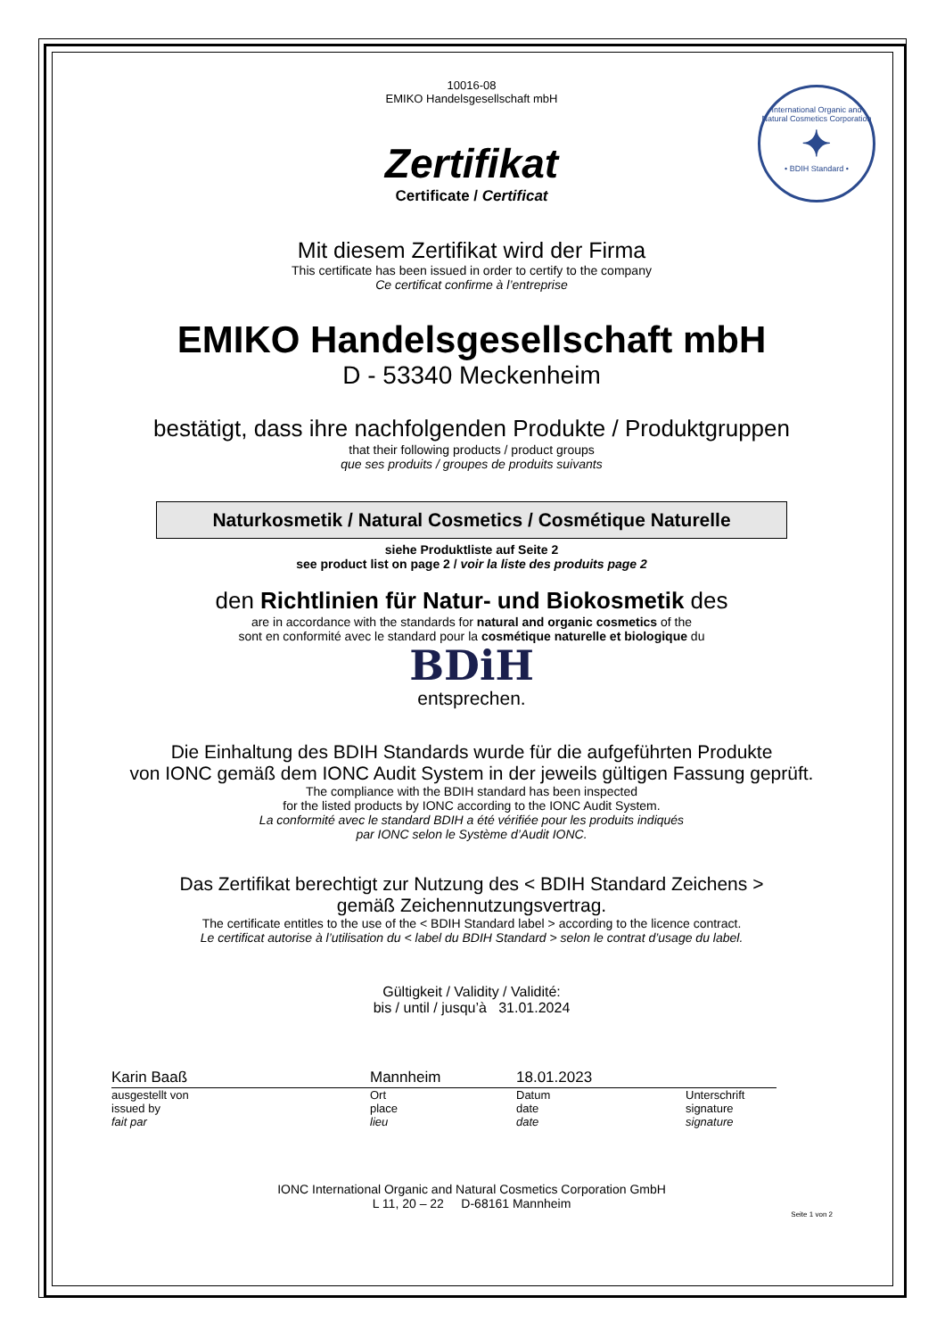International Organic and Natural Cosmetics Corporation
✦
• BDIH Standard •
10016-08
EMIKO Handelsgesellschaft mbH
Zertifikat
Certificate / Certificat
Mit diesem Zertifikat wird der Firma
This certificate has been issued in order to certify to the company
Ce certificat confirme à l’entreprise
EMIKO Handelsgesellschaft mbH
D - 53340 Meckenheim
bestätigt, dass ihre nachfolgenden Produkte / Produktgruppen
that their following products / product groups
que ses produits / groupes de produits suivants
Naturkosmetik / Natural Cosmetics / Cosmétique Naturelle
siehe Produktliste auf Seite 2
see product list on page 2 / voir la liste des produits page 2
den Richtlinien für Natur- und Biokosmetik des
are in accordance with the standards for natural and organic cosmetics of the
sont en conformité avec le standard pour la cosmétique naturelle et biologique du
BDi H
entsprechen.
Die Einhaltung des BDIH Standards wurde für die aufgeführten Produkte
von IONC gemäß dem IONC Audit System in der jeweils gültigen Fassung geprüft.
The compliance with the BDIH standard has been inspected
for the listed products by IONC according to the IONC Audit System.
La conformité avec le standard BDIH a été vérifiée pour les produits indiqués
par IONC selon le Système d’Audit IONC.
Das Zertifikat berechtigt zur Nutzung des < BDIH Standard Zeichens >
gemäß Zeichennutzungsvertrag.
The certificate entitles to the use of the < BDIH Standard label > according to the licence contract.
Le certificat autorise à l’utilisation du < label du BDIH Standard > selon le contrat d’usage du label.
Gültigkeit / Validity / Validité:
bis / until / jusqu’à 31.01.2024
Karin Baaß
ausgestellt von
issued by
fait par
Mannheim
Ort
place
lieu
18.01.2023
Datum
date
date
Unterschrift
signature
signature
IONC International Organic and Natural Cosmetics Corporation GmbH
L 11, 20 – 22 D-68161 Mannheim
Seite 1 von 2